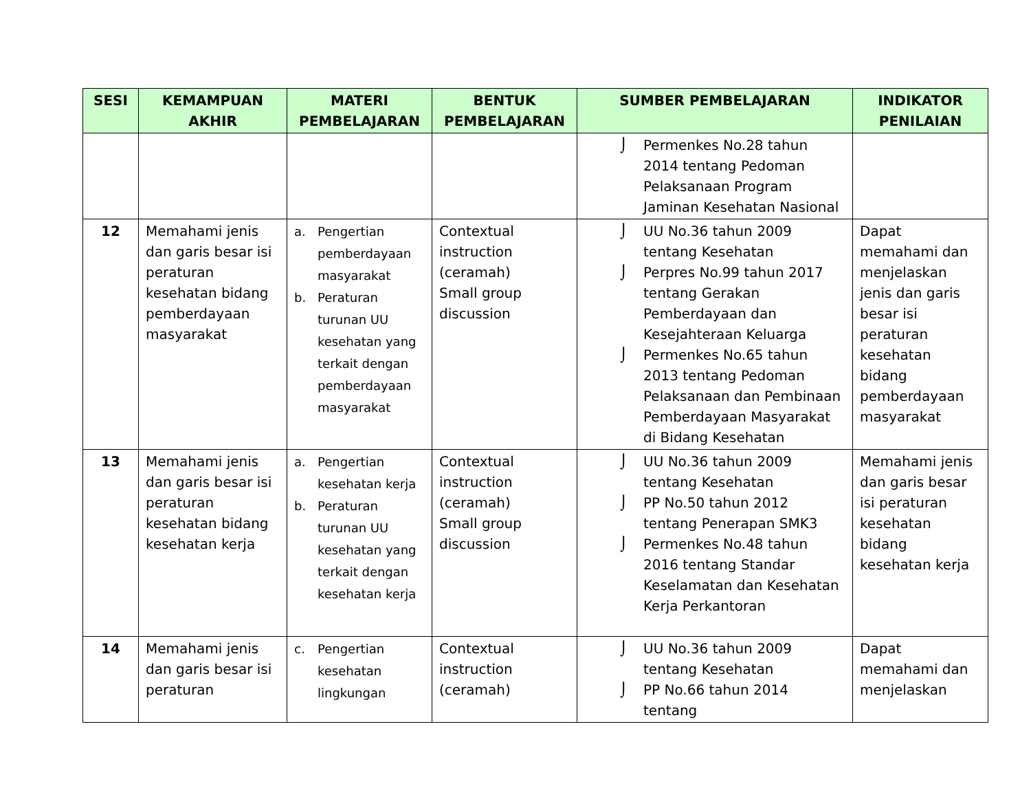| SESI | KEMAMPUAN AKHIR | MATERI PEMBELAJARAN | BENTUK PEMBELAJARAN | SUMBER PEMBELAJARAN | INDIKATOR PENILAIAN |
| --- | --- | --- | --- | --- | --- |
| | | | | ⌡ Permenkes No.28 tahun 2014 tentang Pedoman Pelaksanaan Program Jaminan Kesehatan Nasional | |
| 12 | Memahami jenis dan garis besar isi peraturan kesehatan bidang pemberdayaan masyarakat | a. Pengertian pemberdayaan masyarakat b. Peraturan turunan UU kesehatan yang terkait dengan pemberdayaan masyarakat | Contextual instruction (ceramah) Small group discussion | ⌡ UU No.36 tahun 2009 tentang Kesehatan ⌡ Perpres No.99 tahun 2017 tentang Gerakan Pemberdayaan dan Kesejahteraan Keluarga ⌡ Permenkes No.65 tahun 2013 tentang Pedoman Pelaksanaan dan Pembinaan Pemberdayaan Masyarakat di Bidang Kesehatan | Dapat memahami dan menjelaskan jenis dan garis besar isi peraturan kesehatan bidang pemberdayaan masyarakat |
| 13 | Memahami jenis dan garis besar isi peraturan kesehatan bidang kesehatan kerja | a. Pengertian kesehatan kerja b. Peraturan turunan UU kesehatan yang terkait dengan kesehatan kerja | Contextual instruction (ceramah) Small group discussion | ⌡ UU No.36 tahun 2009 tentang Kesehatan ⌡ PP No.50 tahun 2012 tentang Penerapan SMK3 ⌡ Permenkes No.48 tahun 2016 tentang Standar Keselamatan dan Kesehatan Kerja Perkantoran | Memahami jenis dan garis besar isi peraturan kesehatan bidang kesehatan kerja |
| 14 | Memahami jenis dan garis besar isi peraturan | c. Pengertian kesehatan lingkungan | Contextual instruction (ceramah) | ⌡ UU No.36 tahun 2009 tentang Kesehatan ⌡ PP No.66 tahun 2014 tentang | Dapat memahami dan menjelaskan |